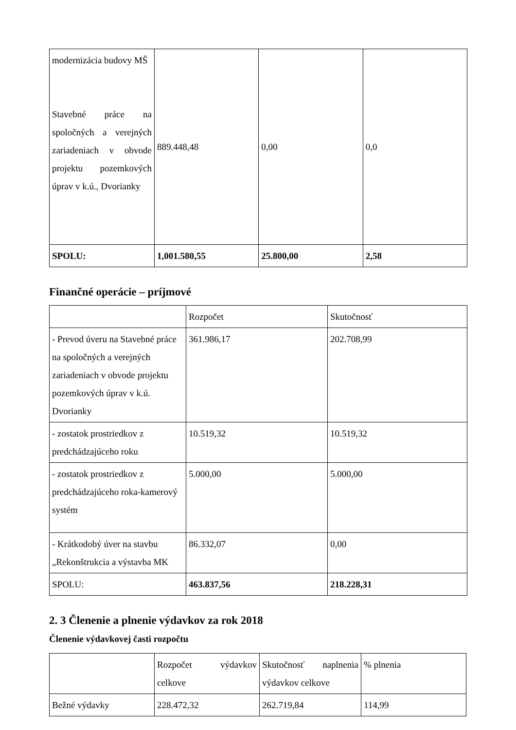| modernizácia budovy MŠ Stavebné práce na spoločných a verejných zariadeniach v obvode projektu pozemkových úprav v k.ú., Dvorianky | 889.448,48 | 0,00 | 0,0 |
| SPOLU: | 1,001.580,55 | 25.800,00 | 2,58 |
Finančné operácie – príjmové
| | Rozpočet | Skutočnosť |
| --- | --- | --- |
| - Prevod úveru na Stavebné práce na spoločných a verejných zariadeniach v obvode projektu pozemkových úprav v k.ú. Dvorianky | 361.986,17 | 202.708,99 |
| - zostatok prostriedkov z predchádzajúceho roku | 10.519,32 | 10.519,32 |
| - zostatok prostriedkov z predchádzajúceho roka-kamerový systém | 5.000,00 | 5.000,00 |
| - Krátkodobý úver na stavbu „Rekonštrukcia a výstavba MK | 86.332,07 | 0,00 |
| SPOLU: | 463.837,56 | 218.228,31 |
2. 3 Členenie a plnenie výdavkov za rok 2018
Členenie výdavkovej časti rozpočtu
| | Rozpočet výdavkov celkove | Skutočnosť naplnenia výdavkov celkove | % plnenia |
| --- | --- | --- | --- |
| Bežné výdavky | 228.472,32 | 262.719,84 | 114,99 |